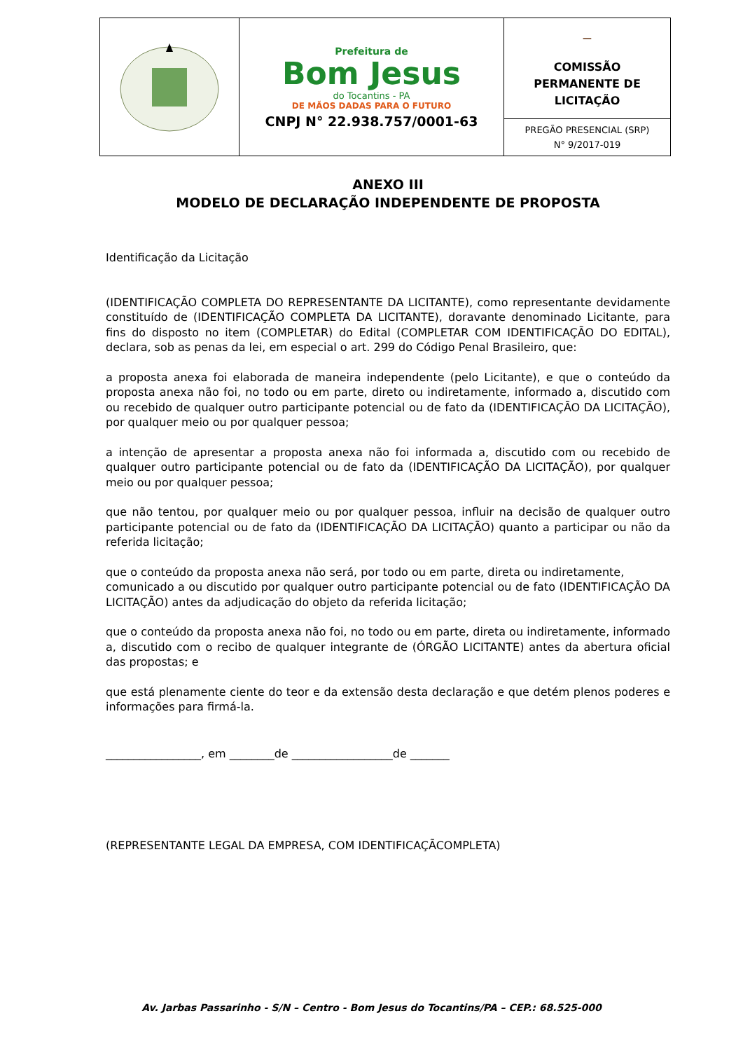| | Prefeitura de Bom Jesus do Tocantins - PA DE MÃOS DADAS PARA O FUTURO CNPJ N° 22.938.757/0001-63 | ⚊ COMISSÃO PERMANENTE DE LICITAÇÃO |
| | | PREGÃO PRESENCIAL (SRP) N° 9/2017-019 |
ANEXO III
MODELO DE DECLARAÇÃO INDEPENDENTE DE PROPOSTA
Identificação da Licitação
(IDENTIFICAÇÃO COMPLETA DO REPRESENTANTE DA LICITANTE), como representante devidamente constituído de (IDENTIFICAÇÃO COMPLETA DA LICITANTE), doravante denominado Licitante, para fins do disposto no item (COMPLETAR) do Edital (COMPLETAR COM IDENTIFICAÇÃO DO EDITAL), declara, sob as penas da lei, em especial o art. 299 do Código Penal Brasileiro, que:
a proposta anexa foi elaborada de maneira independente (pelo Licitante), e que o conteúdo da proposta anexa não foi, no todo ou em parte, direto ou indiretamente, informado a, discutido com ou recebido de qualquer outro participante potencial ou de fato da (IDENTIFICAÇÃO DA LICITAÇÃO), por qualquer meio ou por qualquer pessoa;
a intenção de apresentar a proposta anexa não foi informada a, discutido com ou recebido de qualquer outro participante potencial ou de fato da (IDENTIFICAÇÃO DA LICITAÇÃO), por qualquer meio ou por qualquer pessoa;
que não tentou, por qualquer meio ou por qualquer pessoa, influir na decisão de qualquer outro participante potencial ou de fato da (IDENTIFICAÇÃO DA LICITAÇÃO) quanto a participar ou não da referida licitação;
que o conteúdo da proposta anexa não será, por todo ou em parte, direta ou indiretamente,
comunicado a ou discutido por qualquer outro participante potencial ou de fato (IDENTIFICAÇÃO DA LICITAÇÃO) antes da adjudicação do objeto da referida licitação;
que o conteúdo da proposta anexa não foi, no todo ou em parte, direta ou indiretamente, informado a, discutido com o recibo de qualquer integrante de (ÓRGÃO LICITANTE) antes da abertura oficial das propostas; e
que está plenamente ciente do teor e da extensão desta declaração e que detém plenos poderes e informações para firmá-la.
_________________, em ________de __________________de _______
(REPRESENTANTE LEGAL DA EMPRESA, COM IDENTIFICAÇÃCOMPLETA)
Av. Jarbas Passarinho - S/N – Centro - Bom Jesus do Tocantins/PA – CEP.: 68.525-000